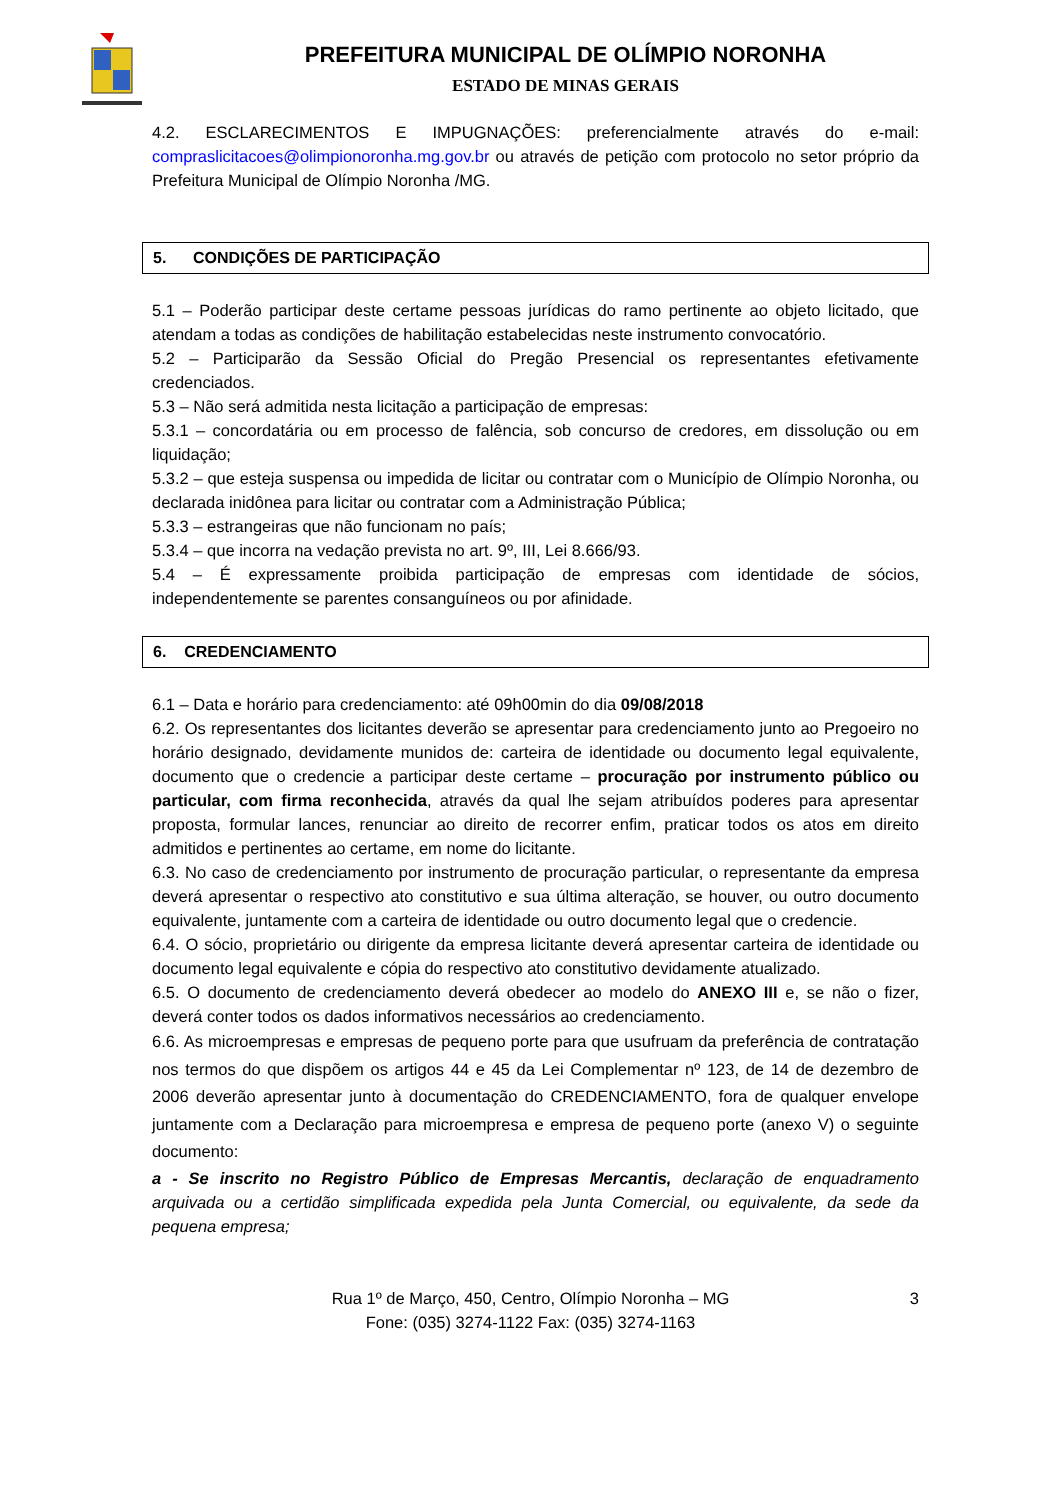PREFEITURA MUNICIPAL DE OLÍMPIO NORONHA
ESTADO DE MINAS GERAIS
4.2. ESCLARECIMENTOS E IMPUGNAÇÕES: preferencialmente através do e-mail: compraslicitacoes@olimpionoronha.mg.gov.br ou através de petição com protocolo no setor próprio da Prefeitura Municipal de Olímpio Noronha /MG.
5. CONDIÇÕES DE PARTICIPAÇÃO
5.1 – Poderão participar deste certame pessoas jurídicas do ramo pertinente ao objeto licitado, que atendam a todas as condições de habilitação estabelecidas neste instrumento convocatório.
5.2 – Participarão da Sessão Oficial do Pregão Presencial os representantes efetivamente credenciados.
5.3 – Não será admitida nesta licitação a participação de empresas:
5.3.1 – concordatária ou em processo de falência, sob concurso de credores, em dissolução ou em liquidação;
5.3.2 – que esteja suspensa ou impedida de licitar ou contratar com o Município de Olímpio Noronha, ou declarada inidônea para licitar ou contratar com a Administração Pública;
5.3.3 – estrangeiras que não funcionam no país;
5.3.4 – que incorra na vedação prevista no art. 9º, III, Lei 8.666/93.
5.4 – É expressamente proibida participação de empresas com identidade de sócios, independentemente se parentes consanguíneos ou por afinidade.
6. CREDENCIAMENTO
6.1 – Data e horário para credenciamento: até 09h00min do dia 09/08/2018
6.2. Os representantes dos licitantes deverão se apresentar para credenciamento junto ao Pregoeiro no horário designado, devidamente munidos de: carteira de identidade ou documento legal equivalente, documento que o credencie a participar deste certame – procuração por instrumento público ou particular, com firma reconhecida, através da qual lhe sejam atribuídos poderes para apresentar proposta, formular lances, renunciar ao direito de recorrer enfim, praticar todos os atos em direito admitidos e pertinentes ao certame, em nome do licitante.
6.3. No caso de credenciamento por instrumento de procuração particular, o representante da empresa deverá apresentar o respectivo ato constitutivo e sua última alteração, se houver, ou outro documento equivalente, juntamente com a carteira de identidade ou outro documento legal que o credencie.
6.4. O sócio, proprietário ou dirigente da empresa licitante deverá apresentar carteira de identidade ou documento legal equivalente e cópia do respectivo ato constitutivo devidamente atualizado.
6.5. O documento de credenciamento deverá obedecer ao modelo do ANEXO III e, se não o fizer, deverá conter todos os dados informativos necessários ao credenciamento.
6.6. As microempresas e empresas de pequeno porte para que usufruam da preferência de contratação nos termos do que dispõem os artigos 44 e 45 da Lei Complementar nº 123, de 14 de dezembro de 2006 deverão apresentar junto à documentação do CREDENCIAMENTO, fora de qualquer envelope juntamente com a Declaração para microempresa e empresa de pequeno porte (anexo V) o seguinte documento:
a - Se inscrito no Registro Público de Empresas Mercantis, declaração de enquadramento arquivada ou a certidão simplificada expedida pela Junta Comercial, ou equivalente, da sede da pequena empresa;
Rua 1º de Março, 450, Centro, Olímpio Noronha – MG
Fone: (035) 3274-1122 Fax: (035) 3274-1163
3